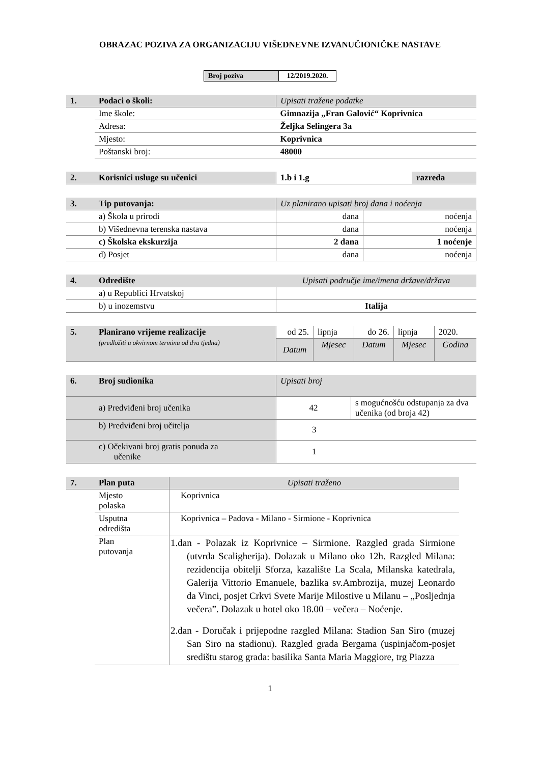OBRAZAC POZIVA ZA ORGANIZACIJU VIŠEDNEVNE IZVANUČIONIČKE NASTAVE
| Broj poziva | 12/2019.2020. |
| 1. | Podaci o školi: | Upisati tražene podatke |
| | Ime škole: | Gimnazija „Fran Galović“ Koprivnica |
| | Adresa: | Željka Selingera 3a |
| | Mjesto: | Koprivnica |
| | Poštanski broj: | 48000 |
| 2. | Korisnici usluge su učenici | 1.b i 1.g | razreda |
| 3. | Tip putovanja: | Uz planirano upisati broj dana i noćenja | |
| | a) Škola u prirodi | dana | noćenja |
| | b) Višednevna terenska nastava | dana | noćenja |
| | c) Školska ekskurzija | 2 dana | 1 noćenje |
| | d) Posjet | dana | noćenja |
| 4. | Odredište | Upisati područje ime/imena države/država |
| | a) u Republici Hrvatskoj | |
| | b) u inozemstvu | Italija |
| 5. | Planirano vrijeme realizacije (predložiti u okvirnom terminu od dva tjedna) | od 25. | lipnja | do 26. | lipnja | 2020. |
| | | Datum | Mjesec | Datum | Mjesec | Godina |
| 6. | Broj sudionika | Upisati broj | |
| | a) Predviđeni broj učenika | 42 | s mogućnošću odstupanja za dva učenika (od broja 42) |
| | b) Predviđeni broj učitelja | 3 | |
| | c) Očekivani broj gratis ponuda za učenike | 1 | |
| 7. | Plan puta | Upisati traženo |
| | Mjesto polaska | Koprivnica |
| | Usputna odredišta | Koprivnica – Padova - Milano - Sirmione - Koprivnica |
| | Plan putovanja | 1.dan - Polazak iz Koprivnice – Sirmione. Razgled grada Sirmione (utvrda Scaligherija). Dolazak u Milano oko 12h. Razgled Milana: rezidencija obitelji Sforza, kazalište La Scala, Milanska katedrala, Galerija Vittorio Emanuele, bazlika sv.Ambrozija, muzej Leonardo da Vinci, posjet Crkvi Svete Marije Milostive u Milanu – „Posljednja večera”. Dolazak u hotel oko 18.00 – večera – Noćenje. 2.dan - Doručak i prijepodne razgled Milana: Stadion San Siro (muzej San Siro na stadionu). Razgled grada Bergama (uspinjačom-posjet središtu starog grada: basilika Santa Maria Maggiore, trg Piazza |
1